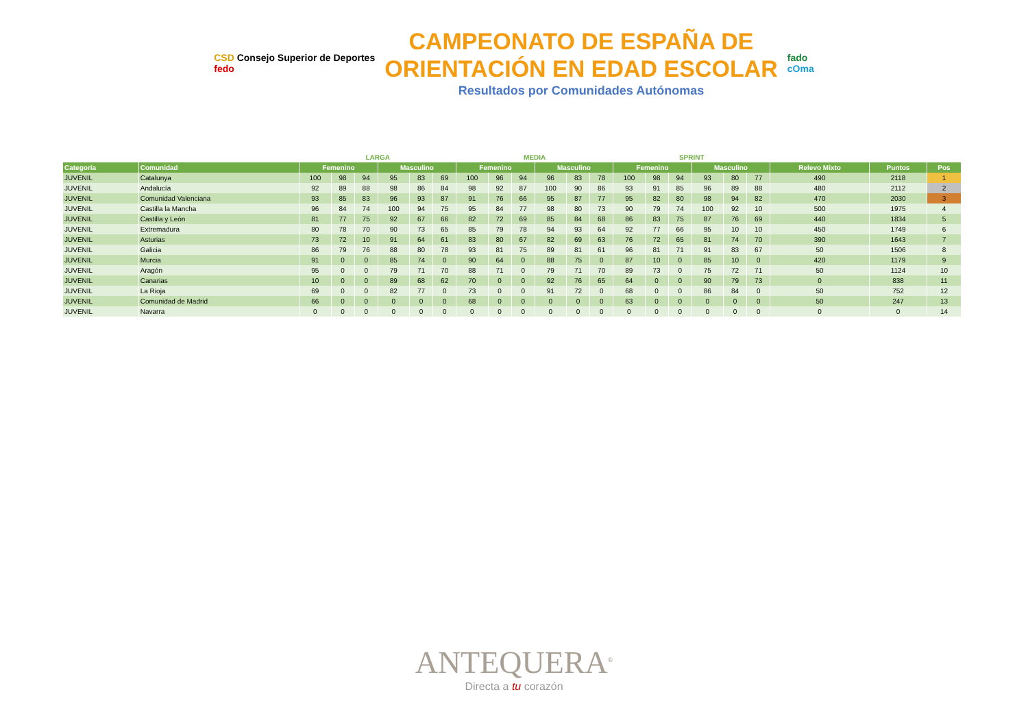CSD Consejo Superior de Deportes
fedo
CAMPEONATO DE ESPAÑA DE
ORIENTACIÓN EN EDAD ESCOLAR
Resultados por Comunidades Autónomas
fado
cOma
| | | LARGA | | | | | | MEDIA | | | | | | SPRINT | | | | | | | | |
| --- | --- | --- | --- | --- | --- | --- | --- | --- | --- | --- | --- | --- | --- | --- | --- | --- | --- | --- | --- | --- | --- | --- |
| Categoría | Comunidad | Femenino | | | Masculino | | | Femenino | | | Masculino | | | Femenino | | | Masculino | | | Relevo Mixto | Puntos | Pos |
| JUVENIL | Catalunya | 100 | 98 | 94 | 95 | 83 | 69 | 100 | 96 | 94 | 96 | 83 | 78 | 100 | 98 | 94 | 93 | 80 | 77 | 490 | 2118 | 1 |
| JUVENIL | Andalucía | 92 | 89 | 88 | 98 | 86 | 84 | 98 | 92 | 87 | 100 | 90 | 86 | 93 | 91 | 85 | 96 | 89 | 88 | 480 | 2112 | 2 |
| JUVENIL | Comunidad Valenciana | 93 | 85 | 83 | 96 | 93 | 87 | 91 | 76 | 66 | 95 | 87 | 77 | 95 | 82 | 80 | 98 | 94 | 82 | 470 | 2030 | 3 |
| JUVENIL | Castilla la Mancha | 96 | 84 | 74 | 100 | 94 | 75 | 95 | 84 | 77 | 98 | 80 | 73 | 90 | 79 | 74 | 100 | 92 | 10 | 500 | 1975 | 4 |
| JUVENIL | Castilla y León | 81 | 77 | 75 | 92 | 67 | 66 | 82 | 72 | 69 | 85 | 84 | 68 | 86 | 83 | 75 | 87 | 76 | 69 | 440 | 1834 | 5 |
| JUVENIL | Extremadura | 80 | 78 | 70 | 90 | 73 | 65 | 85 | 79 | 78 | 94 | 93 | 64 | 92 | 77 | 66 | 95 | 10 | 10 | 450 | 1749 | 6 |
| JUVENIL | Asturias | 73 | 72 | 10 | 91 | 64 | 61 | 83 | 80 | 67 | 82 | 69 | 63 | 76 | 72 | 65 | 81 | 74 | 70 | 390 | 1643 | 7 |
| JUVENIL | Galicia | 86 | 79 | 76 | 88 | 80 | 78 | 93 | 81 | 75 | 89 | 81 | 61 | 96 | 81 | 71 | 91 | 83 | 67 | 50 | 1506 | 8 |
| JUVENIL | Murcia | 91 | 0 | 0 | 85 | 74 | 0 | 90 | 64 | 0 | 88 | 75 | 0 | 87 | 10 | 0 | 85 | 10 | 0 | 420 | 1179 | 9 |
| JUVENIL | Aragón | 95 | 0 | 0 | 79 | 71 | 70 | 88 | 71 | 0 | 79 | 71 | 70 | 89 | 73 | 0 | 75 | 72 | 71 | 50 | 1124 | 10 |
| JUVENIL | Canarias | 10 | 0 | 0 | 89 | 68 | 62 | 70 | 0 | 0 | 92 | 76 | 65 | 64 | 0 | 0 | 90 | 79 | 73 | 0 | 838 | 11 |
| JUVENIL | La Rioja | 69 | 0 | 0 | 82 | 77 | 0 | 73 | 0 | 0 | 91 | 72 | 0 | 68 | 0 | 0 | 86 | 84 | 0 | 50 | 752 | 12 |
| JUVENIL | Comunidad de Madrid | 66 | 0 | 0 | 0 | 0 | 0 | 68 | 0 | 0 | 0 | 0 | 0 | 63 | 0 | 0 | 0 | 0 | 0 | 50 | 247 | 13 |
| JUVENIL | Navarra | 0 | 0 | 0 | 0 | 0 | 0 | 0 | 0 | 0 | 0 | 0 | 0 | 0 | 0 | 0 | 0 | 0 | 0 | 0 | 0 | 14 |
ANTEQUERA<sup>®</sup>
Directa a tu corazón